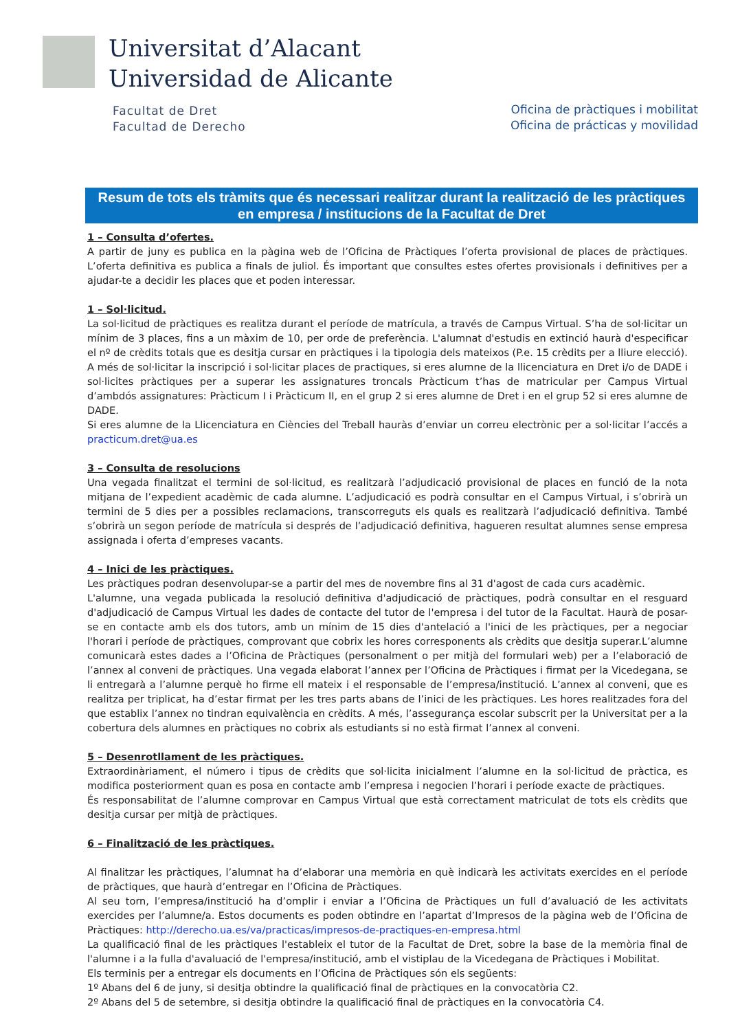Universitat d’Alacant
Universidad de Alicante
Facultat de Dret
Facultad de Derecho
Oficina de pràctiques i mobilitat
Oficina de prácticas y movilidad
Resum de tots els tràmits que és necessari realitzar durant la realització de les pràctiques en empresa / institucions de la Facultat de Dret
1 – Consulta d’ofertes.
A partir de juny es publica en la pàgina web de l’Oficina de Pràctiques l’oferta provisional de places de pràctiques. L’oferta definitiva es publica a finals de juliol. És important que consultes estes ofertes provisionals i definitives per a ajudar-te a decidir les places que et poden interessar.
1 – Sol·licitud.
La sol·licitud de pràctiques es realitza durant el període de matrícula, a través de Campus Virtual. S’ha de sol·licitar un mínim de 3 places, fins a un màxim de 10, per orde de preferència. L'alumnat d'estudis en extinció haurà d'especificar el nº de crèdits totals que es desitja cursar en pràctiques i la tipologia dels mateixos (P.e. 15 crèdits per a lliure elecció).
A més de sol·licitar la inscripció i sol·licitar places de practiques, si eres alumne de la llicenciatura en Dret i/o de DADE i sol·licites pràctiques per a superar les assignatures troncals Pràcticum t’has de matricular per Campus Virtual d’ambdós assignatures: Pràcticum I i Pràcticum II, en el grup 2 si eres alumne de Dret i en el grup 52 si eres alumne de DADE.
Si eres alumne de la Llicenciatura en Ciències del Treball hauràs d’enviar un correu electrònic per a sol·licitar l’accés a practicum.dret@ua.es
3 – Consulta de resolucions
Una vegada finalitzat el termini de sol·licitud, es realitzarà l’adjudicació provisional de places en funció de la nota mitjana de l’expedient acadèmic de cada alumne. L’adjudicació es podrà consultar en el Campus Virtual, i s’obrirà un termini de 5 dies per a possibles reclamacions, transcorreguts els quals es realitzarà l’adjudicació definitiva. També s’obrirà un segon període de matrícula si després de l’adjudicació definitiva, hagueren resultat alumnes sense empresa assignada i oferta d’empreses vacants.
4 – Inici de les pràctiques.
Les pràctiques podran desenvolupar-se a partir del mes de novembre fins al 31 d'agost de cada curs acadèmic.
L'alumne, una vegada publicada la resolució definitiva d'adjudicació de pràctiques, podrà consultar en el resguard d'adjudicació de Campus Virtual les dades de contacte del tutor de l'empresa i del tutor de la Facultat. Haurà de posar-se en contacte amb els dos tutors, amb un mínim de 15 dies d'antelació a l'inici de les pràctiques, per a negociar l'horari i període de pràctiques, comprovant que cobrix les hores corresponents als crèdits que desitja superar.L’alumne comunicarà estes dades a l’Oficina de Pràctiques (personalment o per mitjà del formulari web) per a l’elaboració de l’annex al conveni de pràctiques. Una vegada elaborat l’annex per l’Oficina de Pràctiques i firmat per la Vicedegana, se li entregarà a l’alumne perquè ho firme ell mateix i el responsable de l’empresa/institució. L’annex al conveni, que es realitza per triplicat, ha d’estar firmat per les tres parts abans de l’inici de les pràctiques. Les hores realitzades fora del que establix l’annex no tindran equivalència en crèdits. A més, l’assegurança escolar subscrit per la Universitat per a la cobertura dels alumnes en pràctiques no cobrix als estudiants si no està firmat l’annex al conveni.
5 – Desenrotllament de les pràctiques.
Extraordinàriament, el número i tipus de crèdits que sol·licita inicialment l’alumne en la sol·licitud de pràctica, es modifica posteriorment quan es posa en contacte amb l’empresa i negocien l’horari i període exacte de pràctiques.
És responsabilitat de l’alumne comprovar en Campus Virtual que està correctament matriculat de tots els crèdits que desitja cursar per mitjà de pràctiques.
6 – Finalització de les pràctiques.
Al finalitzar les pràctiques, l’alumnat ha d’elaborar una memòria en què indicarà les activitats exercides en el període de pràctiques, que haurà d’entregar en l’Oficina de Pràctiques.
Al seu torn, l’empresa/institució ha d’omplir i enviar a l’Oficina de Pràctiques un full d’avaluació de les activitats exercides per l’alumne/a. Estos documents es poden obtindre en l’apartat d’Impresos de la pàgina web de l’Oficina de Pràctiques: http://derecho.ua.es/va/practicas/impresos-de-practiques-en-empresa.html
La qualificació final de les pràctiques l'estableix el tutor de la Facultat de Dret, sobre la base de la memòria final de l'alumne i a la fulla d'avaluació de l'empresa/institució, amb el vistiplau de la Vicedegana de Pràctiques i Mobilitat.
Els terminis per a entregar els documents en l’Oficina de Pràctiques són els següents:
1º Abans del 6 de juny, si desitja obtindre la qualificació final de pràctiques en la convocatòria C2.
2º Abans del 5 de setembre, si desitja obtindre la qualificació final de pràctiques en la convocatòria C4.